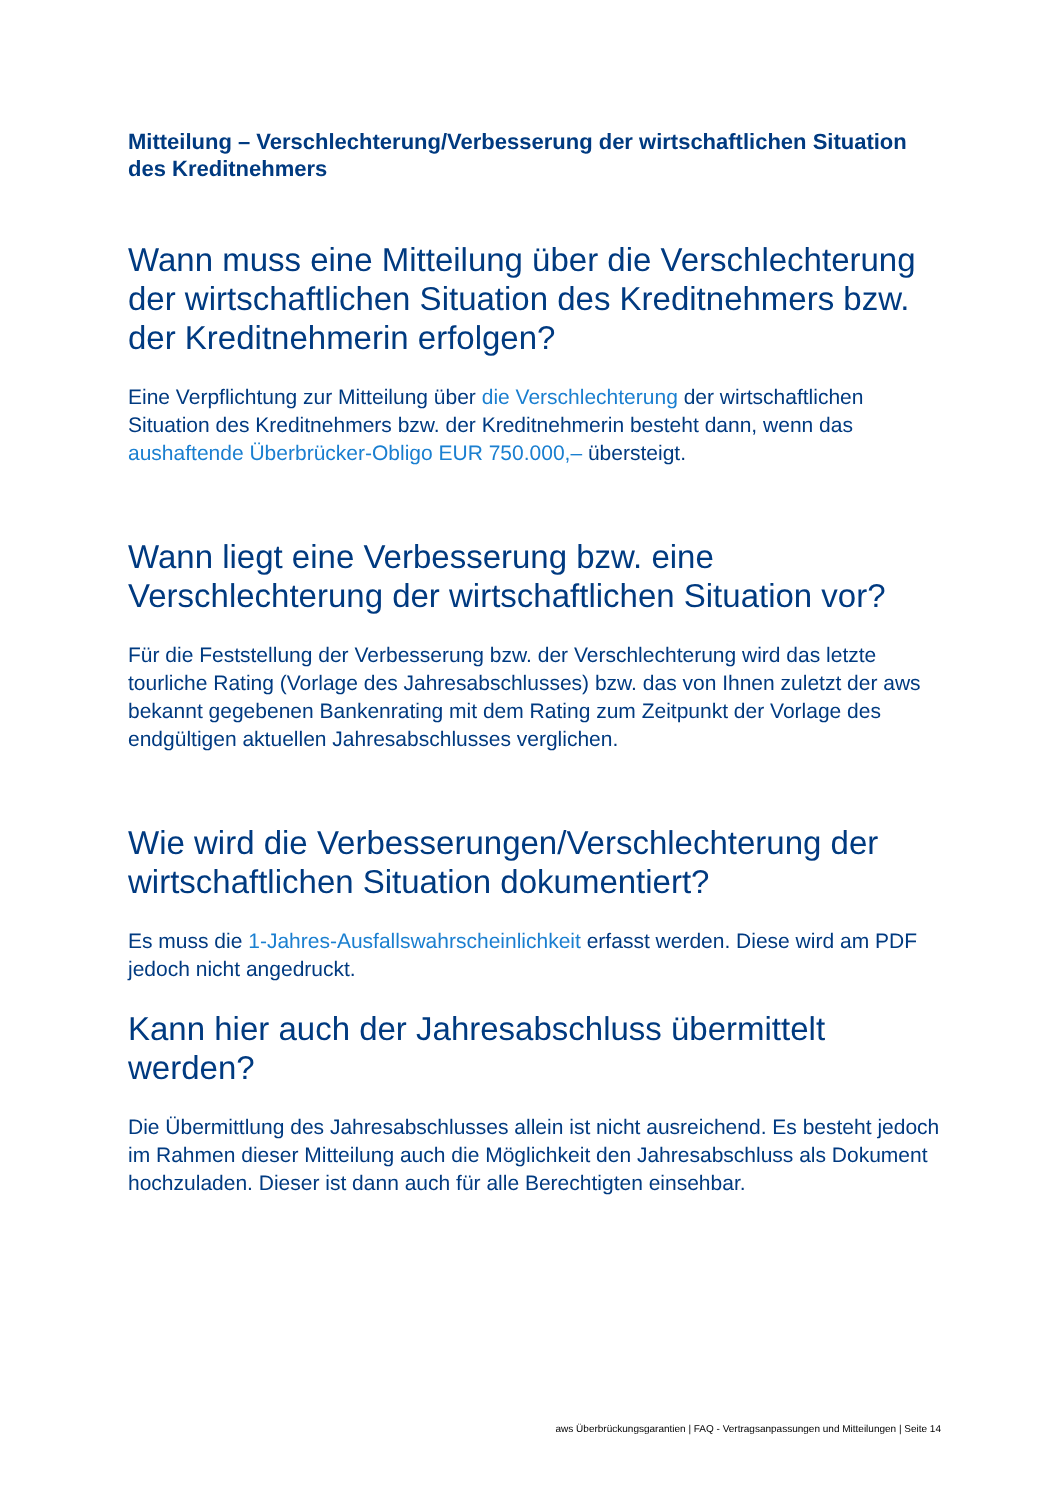Mitteilung – Verschlechterung/Verbesserung der wirtschaftlichen Situation des Kreditnehmers
Wann muss eine Mitteilung über die Verschlechterung der wirtschaftlichen Situation des Kreditnehmers bzw. der Kreditnehmerin erfolgen?
Eine Verpflichtung zur Mitteilung über die Verschlechterung der wirtschaftlichen Situation des Kreditnehmers bzw. der Kreditnehmerin besteht dann, wenn das aushaftende Überbrücker-Obligo EUR 750.000,– übersteigt.
Wann liegt eine Verbesserung bzw. eine Verschlechterung der wirtschaftlichen Situation vor?
Für die Feststellung der Verbesserung bzw. der Verschlechterung wird das letzte tourliche Rating (Vorlage des Jahresabschlusses) bzw. das von Ihnen zuletzt der aws bekannt gegebenen Bankenrating mit dem Rating zum Zeitpunkt der Vorlage des endgültigen aktuellen Jahresabschlusses verglichen.
Wie wird die Verbesserungen/Verschlechterung der wirtschaftlichen Situation dokumentiert?
Es muss die 1-Jahres-Ausfallswahrscheinlichkeit erfasst werden. Diese wird am PDF jedoch nicht angedruckt.
Kann hier auch der Jahresabschluss übermittelt werden?
Die Übermittlung des Jahresabschlusses allein ist nicht ausreichend. Es besteht jedoch im Rahmen dieser Mitteilung auch die Möglichkeit den Jahresabschluss als Dokument hochzuladen. Dieser ist dann auch für alle Berechtigten einsehbar.
aws Überbrückungsgarantien | FAQ - Vertragsanpassungen und Mitteilungen | Seite 14